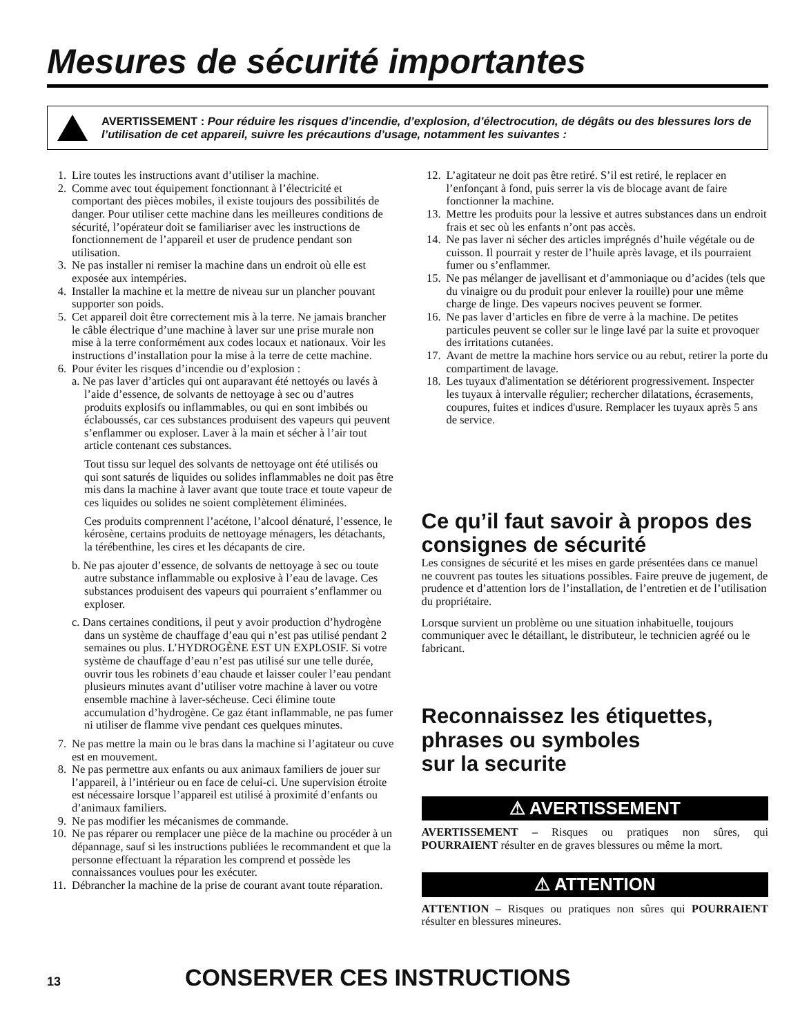Mesures de sécurité importantes
AVERTISSEMENT : Pour réduire les risques d’incendie, d’explosion, d’électrocution, de dégâts ou des blessures lors de l’utilisation de cet appareil, suivre les précautions d’usage, notamment les suivantes :
1. Lire toutes les instructions avant d’utiliser la machine.
2. Comme avec tout équipement fonctionnant à l’électricité et comportant des pièces mobiles, il existe toujours des possibilités de danger. Pour utiliser cette machine dans les meilleures conditions de sécurité, l’opérateur doit se familiariser avec les instructions de fonctionnement de l’appareil et user de prudence pendant son utilisation.
3. Ne pas installer ni remiser la machine dans un endroit où elle est exposée aux intempéries.
4. Installer la machine et la mettre de niveau sur un plancher pouvant supporter son poids.
5. Cet appareil doit être correctement mis à la terre. Ne jamais brancher le câble électrique d’une machine à laver sur une prise murale non mise à la terre conformément aux codes locaux et nationaux. Voir les instructions d’installation pour la mise à la terre de cette machine.
6. Pour éviter les risques d’incendie ou d’explosion :
a. Ne pas laver d’articles qui ont auparavant été nettoyés ou lavés à l’aide d’essence, de solvants de nettoyage à sec ou d’autres produits explosifs ou inflammables, ou qui en sont imbibés ou éclaboussés, car ces substances produisent des vapeurs qui peuvent s’enflammer ou exploser. Laver à la main et sécher à l’air tout article contenant ces substances.
Tout tissu sur lequel des solvants de nettoyage ont été utilisés ou qui sont saturés de liquides ou solides inflammables ne doit pas être mis dans la machine à laver avant que toute trace et toute vapeur de ces liquides ou solides ne soient complètement éliminées.
Ces produits comprennent l’acétone, l’alcool dénaturé, l’essence, le kérosène, certains produits de nettoyage ménagers, les détachants, la térébenthine, les cires et les décapants de cire.
b. Ne pas ajouter d’essence, de solvants de nettoyage à sec ou toute autre substance inflammable ou explosive à l’eau de lavage. Ces substances produisent des vapeurs qui pourraient s’enflammer ou exploser.
c. Dans certaines conditions, il peut y avoir production d’hydrogène dans un système de chauffage d’eau qui n’est pas utilisé pendant 2 semaines ou plus. L’HYDROGÈNE EST UN EXPLOSIF. Si votre système de chauffage d’eau n’est pas utilisé sur une telle durée, ouvrir tous les robinets d’eau chaude et laisser couler l’eau pendant plusieurs minutes avant d’utiliser votre machine à laver ou votre ensemble machine à laver-sécheuse. Ceci élimine toute accumulation d’hydrogène. Ce gaz étant inflammable, ne pas fumer ni utiliser de flamme vive pendant ces quelques minutes.
7. Ne pas mettre la main ou le bras dans la machine si l’agitateur ou cuve est en mouvement.
8. Ne pas permettre aux enfants ou aux animaux familiers de jouer sur l’appareil, à l’intérieur ou en face de celui-ci. Une supervision étroite est nécessaire lorsque l’appareil est utilisé à proximité d’enfants ou d’animaux familiers.
9. Ne pas modifier les mécanismes de commande.
10. Ne pas réparer ou remplacer une pièce de la machine ou procéder à un dépannage, sauf si les instructions publiées le recommandent et que la personne effectuant la réparation les comprend et possède les connaissances voulues pour les exécuter.
11. Débrancher la machine de la prise de courant avant toute réparation.
12. L’agitateur ne doit pas être retiré. S’il est retiré, le replacer en l’enfonçant à fond, puis serrer la vis de blocage avant de faire fonctionner la machine.
13. Mettre les produits pour la lessive et autres substances dans un endroit frais et sec où les enfants n’ont pas accès.
14. Ne pas laver ni sécher des articles imprégnés d’huile végétale ou de cuisson. Il pourrait y rester de l’huile après lavage, et ils pourraient fumer ou s’enflammer.
15. Ne pas mélanger de javellisant et d’ammoniaque ou d’acides (tels que du vinaigre ou du produit pour enlever la rouille) pour une même charge de linge. Des vapeurs nocives peuvent se former.
16. Ne pas laver d’articles en fibre de verre à la machine. De petites particules peuvent se coller sur le linge lavé par la suite et provoquer des irritations cutanées.
17. Avant de mettre la machine hors service ou au rebut, retirer la porte du compartiment de lavage.
18. Les tuyaux d'alimentation se détériorent progressivement. Inspecter les tuyaux à intervalle régulier; rechercher dilatations, écrasements, coupures, fuites et indices d'usure. Remplacer les tuyaux après 5 ans de service.
Ce qu’il faut savoir à propos des consignes de sécurité
Les consignes de sécurité et les mises en garde présentées dans ce manuel ne couvrent pas toutes les situations possibles. Faire preuve de jugement, de prudence et d’attention lors de l’installation, de l’entretien et de l’utilisation du propriétaire.
Lorsque survient un problème ou une situation inhabituelle, toujours communiquer avec le détaillant, le distributeur, le technicien agréé ou le fabricant.
Reconnaissez les étiquettes, phrases ou symboles
sur la securite
⚠ AVERTISSEMENT
AVERTISSEMENT – Risques ou pratiques non sûres, qui POURRAIENT résulter en de graves blessures ou même la mort.
⚠ ATTENTION
ATTENTION – Risques ou pratiques non sûres qui POURRAIENT résulter en blessures mineures.
13 CONSERVER CES INSTRUCTIONS